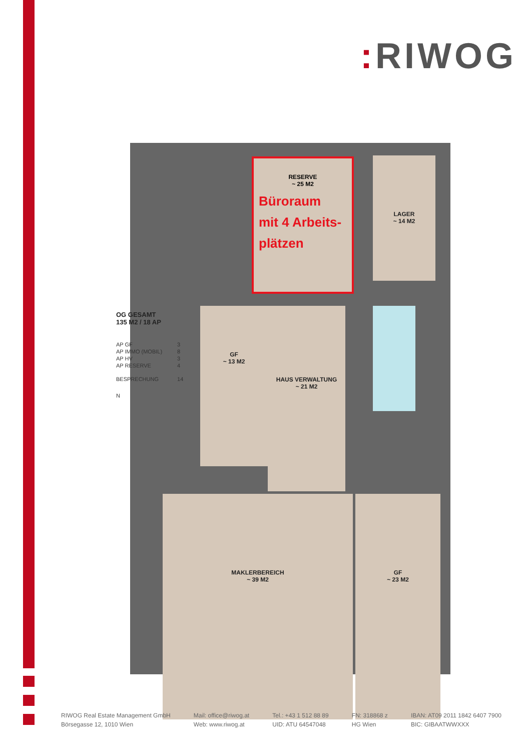: RIWOG
GF
~ 13 M2
HAUS VERWALTUNG
~ 21 M2
MAKLERBEREICH
~ 39 M2
GF
~ 23 M2
LAGER
~ 14 M2
RESERVE
~ 25 M2
Büroraum
mit 4 Arbeits-
plätzen
OG GESAMT
135 M2 / 18 AP
| AP GF | 3 |
| AP IMMO (MOBIL) | 8 |
| AP HV | 3 |
| AP RESERVE | 4 |
| BESPRECHUNG | 14 |
N
RIWOG Real Estate Management GmbH
Börsegasse 12, 1010 Wien
Mail: office@riwog.at
Web: www.riwog.at
Tel.: +43 1 512 88 89
UID: ATU 64547048
FN: 318868 z
HG Wien
IBAN: AT09 2011 1842 6407 7900
BIC: GIBAATWWXXX